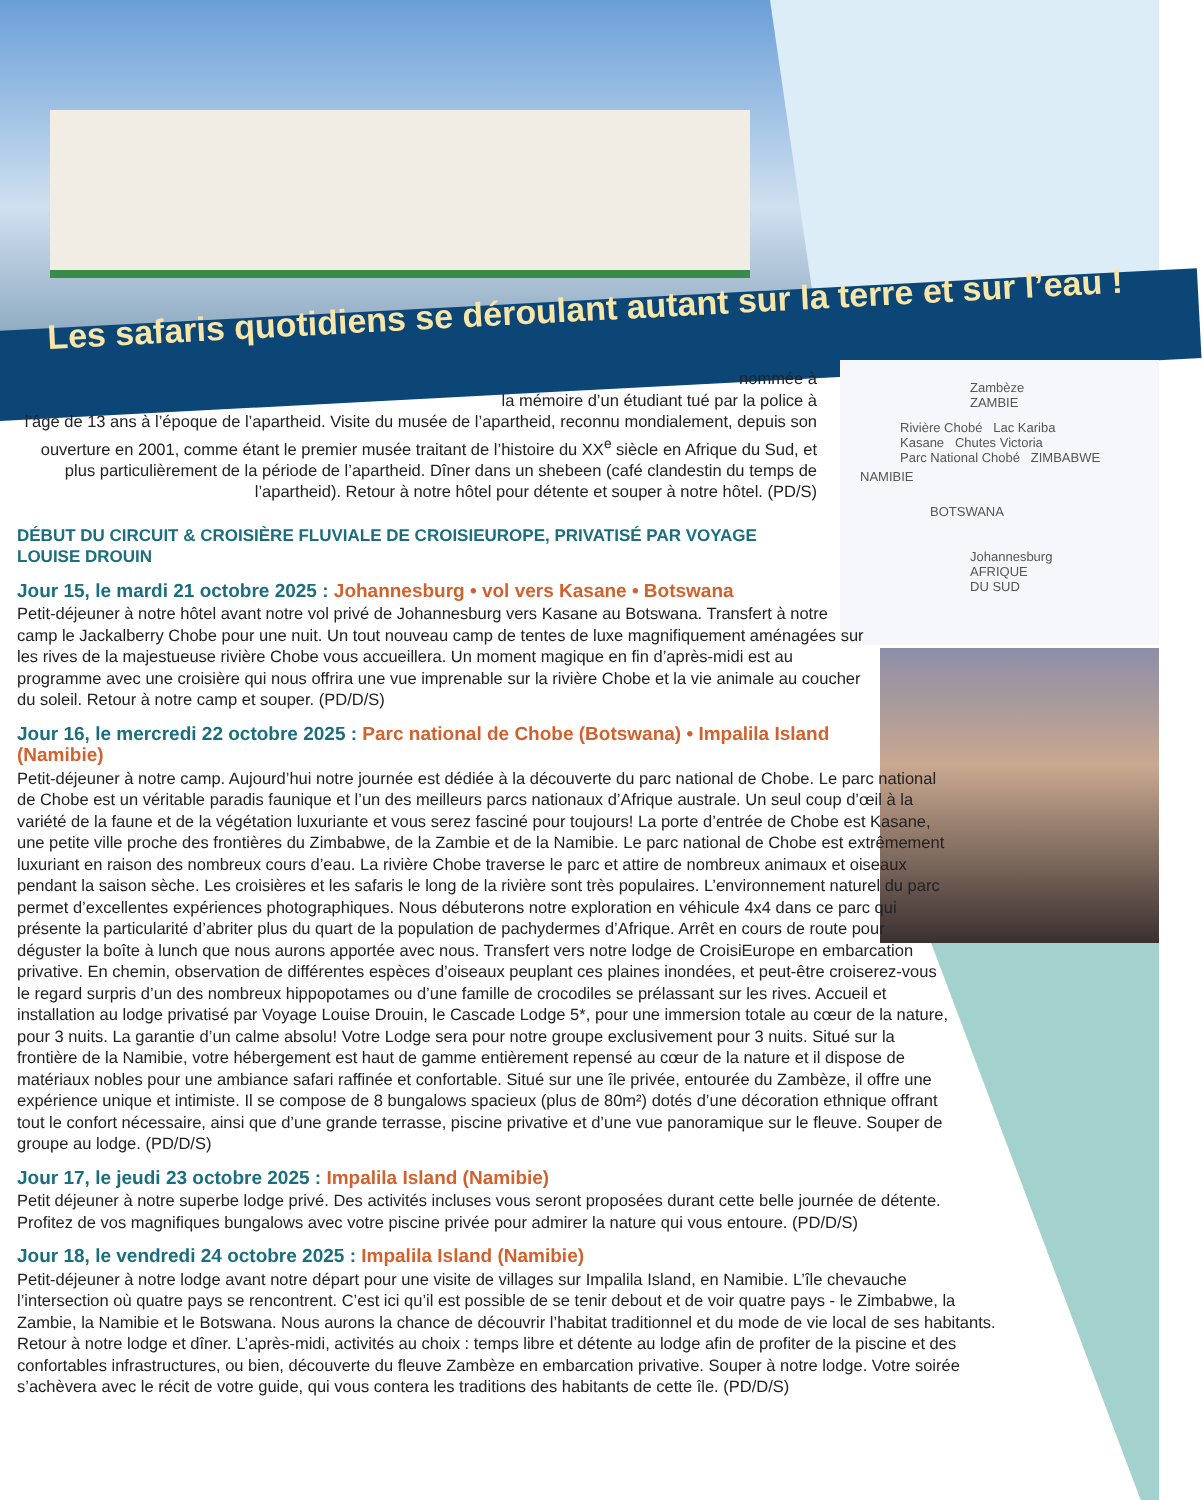Zambèze
ZAMBIE
Rivière Chobé Lac Kariba
Kasane Chutes Victoria
Parc National Chobé ZIMBABWE
NAMIBIE
BOTSWANA
Johannesburg
AFRIQUE
DU SUD
Les safaris quotidiens se déroulant autant sur la terre et sur l’eau !
nommée à
la mémoire d’un étudiant tué par la police à
l’âge de 13 ans à l’époque de l’apartheid. Visite du musée de l’apartheid, reconnu mondialement, depuis son ouverture en 2001, comme étant le premier musée traitant de l’histoire du XX<sup>e</sup> siècle en Afrique du Sud, et plus particulièrement de la période de l’apartheid. Dîner dans un shebeen (café clandestin du temps de l’apartheid). Retour à notre hôtel pour détente et souper à notre hôtel. (PD/S)
DÉBUT DU CIRCUIT & CROISIÈRE FLUVIALE DE CROISIEUROPE, PRIVATISÉ PAR VOYAGE LOUISE DROUIN
Jour 15, le mardi 21 octobre 2025 : Johannesburg • vol vers Kasane • Botswana
Petit-déjeuner à notre hôtel avant notre vol privé de Johannesburg vers Kasane au Botswana. Transfert à notre camp le Jackalberry Chobe pour une nuit. Un tout nouveau camp de tentes de luxe magnifiquement aménagées sur les rives de la majestueuse rivière Chobe vous accueillera. Un moment magique en fin d’après-midi est au programme avec une croisière qui nous offrira une vue imprenable sur la rivière Chobe et la vie animale au coucher du soleil. Retour à notre camp et souper. (PD/D/S)
Jour 16, le mercredi 22 octobre 2025 : Parc national de Chobe (Botswana) • Impalila Island (Namibie)
Petit-déjeuner à notre camp. Aujourd’hui notre journée est dédiée à la découverte du parc national de Chobe. Le parc national de Chobe est un véritable paradis faunique et l’un des meilleurs parcs nationaux d’Afrique australe. Un seul coup d’œil à la variété de la faune et de la végétation luxuriante et vous serez fasciné pour toujours! La porte d’entrée de Chobe est Kasane, une petite ville proche des frontières du Zimbabwe, de la Zambie et de la Namibie. Le parc national de Chobe est extrêmement luxuriant en raison des nombreux cours d’eau. La rivière Chobe traverse le parc et attire de nombreux animaux et oiseaux pendant la saison sèche. Les croisières et les safaris le long de la rivière sont très populaires. L’environnement naturel du parc permet d’excellentes expériences photographiques. Nous débuterons notre exploration en véhicule 4x4 dans ce parc qui présente la particularité d’abriter plus du quart de la population de pachydermes d’Afrique. Arrêt en cours de route pour déguster la boîte à lunch que nous aurons apportée avec nous. Transfert vers notre lodge de CroisiEurope en embarcation privative. En chemin, observation de différentes espèces d’oiseaux peuplant ces plaines inondées, et peut-être croiserez-vous le regard surpris d’un des nombreux hippopotames ou d’une famille de crocodiles se prélassant sur les rives. Accueil et installation au lodge privatisé par Voyage Louise Drouin, le Cascade Lodge 5*, pour une immersion totale au cœur de la nature, pour 3 nuits. La garantie d’un calme absolu! Votre Lodge sera pour notre groupe exclusivement pour 3 nuits. Situé sur la frontière de la Namibie, votre hébergement est haut de gamme entièrement repensé au cœur de la nature et il dispose de matériaux nobles pour une ambiance safari raffinée et confortable. Situé sur une île privée, entourée du Zambèze, il offre une expérience unique et intimiste. Il se compose de 8 bungalows spacieux (plus de 80m²) dotés d’une décoration ethnique offrant tout le confort nécessaire, ainsi que d’une grande terrasse, piscine privative et d’une vue panoramique sur le fleuve. Souper de groupe au lodge. (PD/D/S)
Jour 17, le jeudi 23 octobre 2025 : Impalila Island (Namibie)
Petit déjeuner à notre superbe lodge privé. Des activités incluses vous seront proposées durant cette belle journée de détente. Profitez de vos magnifiques bungalows avec votre piscine privée pour admirer la nature qui vous entoure. (PD/D/S)
Jour 18, le vendredi 24 octobre 2025 : Impalila Island (Namibie)
Petit-déjeuner à notre lodge avant notre départ pour une visite de villages sur Impalila Island, en Namibie. L’île chevauche l’intersection où quatre pays se rencontrent. C’est ici qu’il est possible de se tenir debout et de voir quatre pays - le Zimbabwe, la Zambie, la Namibie et le Botswana. Nous aurons la chance de découvrir l’habitat traditionnel et du mode de vie local de ses habitants. Retour à notre lodge et dîner. L’après-midi, activités au choix : temps libre et détente au lodge afin de profiter de la piscine et des confortables infrastructures, ou bien, découverte du fleuve Zambèze en embarcation privative. Souper à notre lodge. Votre soirée s’achèvera avec le récit de votre guide, qui vous contera les traditions des habitants de cette île. (PD/D/S)